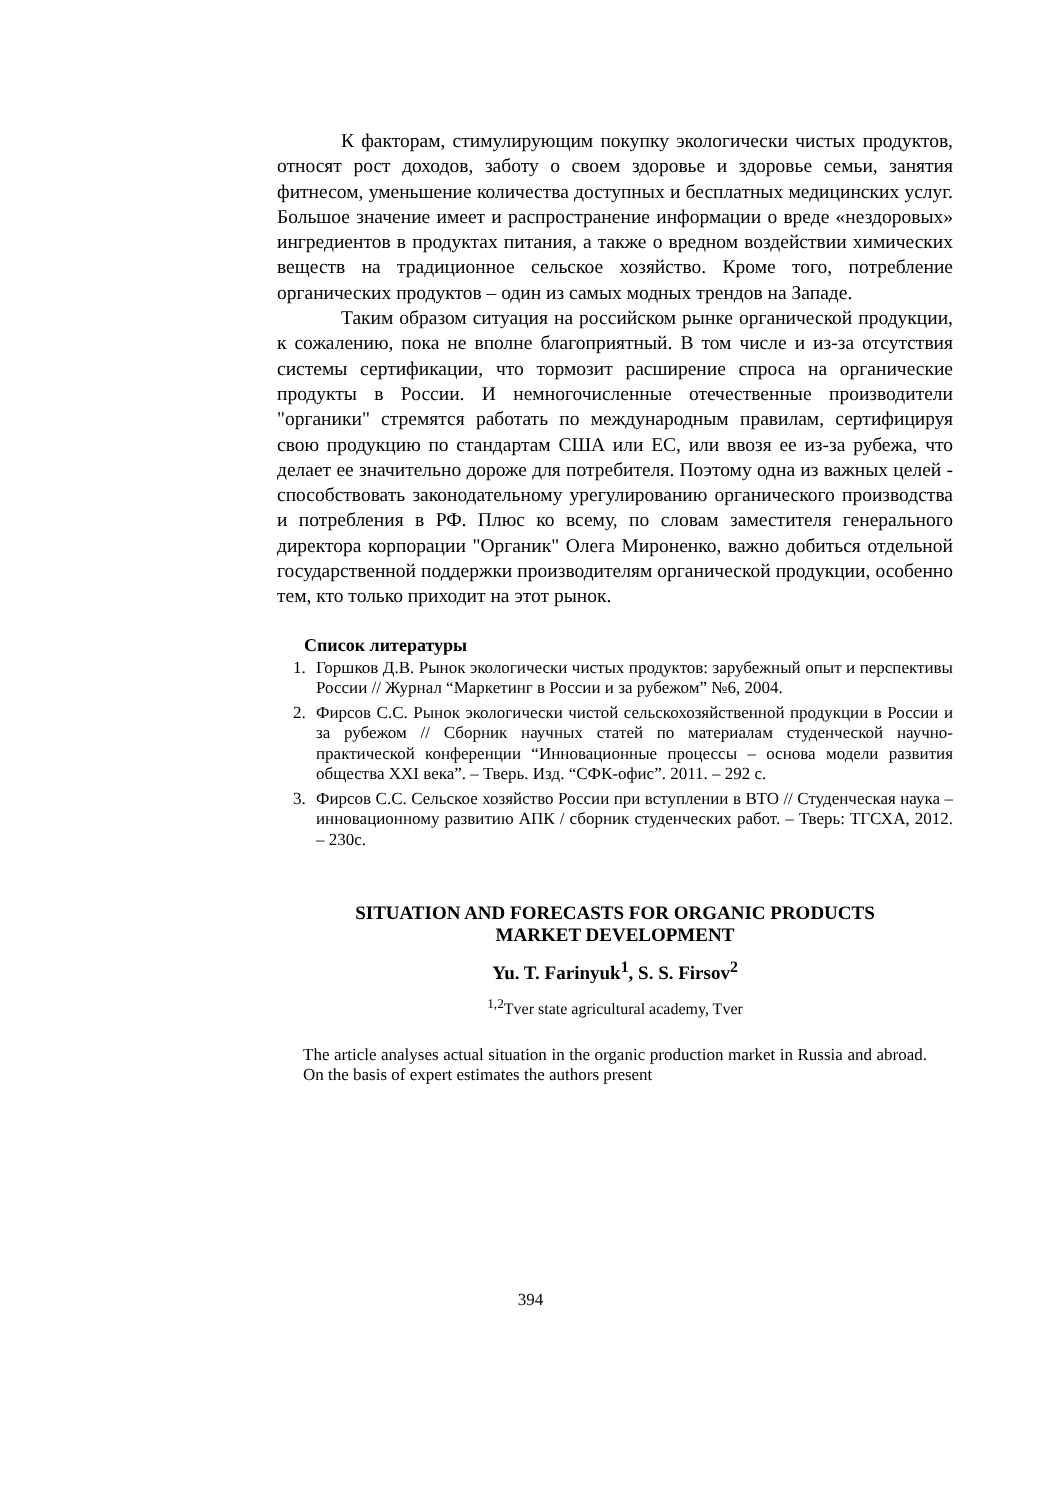К факторам, стимулирующим покупку экологически чистых продуктов, относят рост доходов, заботу о своем здоровье и здоровье семьи, занятия фитнесом, уменьшение количества доступных и бесплатных медицинских услуг. Большое значение имеет и распространение информации о вреде «нездоровых» ингредиентов в продуктах питания, а также о вредном воздействии химических веществ на традиционное сельское хозяйство. Кроме того, потребление органических продуктов – один из самых модных трендов на Западе.
Таким образом ситуация на российском рынке органической продукции, к сожалению, пока не вполне благоприятный. В том числе и из-за отсутствия системы сертификации, что тормозит расширение спроса на органические продукты в России. И немногочисленные отечественные производители "органики" стремятся работать по международным правилам, сертифицируя свою продукцию по стандартам США или ЕС, или ввозя ее из-за рубежа, что делает ее значительно дороже для потребителя. Поэтому одна из важных целей - способствовать законодательному урегулированию органического производства и потребления в РФ. Плюс ко всему, по словам заместителя генерального директора корпорации "Органик" Олега Мироненко, важно добиться отдельной государственной поддержки производителям органической продукции, особенно тем, кто только приходит на этот рынок.
Список литературы
1. Горшков Д.В. Рынок экологически чистых продуктов: зарубежный опыт и перспективы России // Журнал “Маркетинг в России и за рубежом” №6, 2004.
2. Фирсов С.С. Рынок экологически чистой сельскохозяйственной продукции в России и за рубежом // Сборник научных статей по материалам студенческой научно-практической конференции “Инновационные процессы – основа модели развития общества XXI века”. – Тверь. Изд. “СФК-офис”. 2011. – 292 с.
3. Фирсов С.С. Сельское хозяйство России при вступлении в ВТО // Студенческая наука – инновационному развитию АПК / сборник студенческих работ. – Тверь: ТГСХА, 2012. – 230с.
SITUATION AND FORECASTS FOR ORGANIC PRODUCTS
MARKET DEVELOPMENT
Yu. T. Farinyuk<sup>1</sup>, S. S. Firsov<sup>2</sup>
<sup>1,2</sup>Tver state agricultural academy, Tver
The article analyses actual situation in the organic production market in Russia and abroad. On the basis of expert estimates the authors present
394